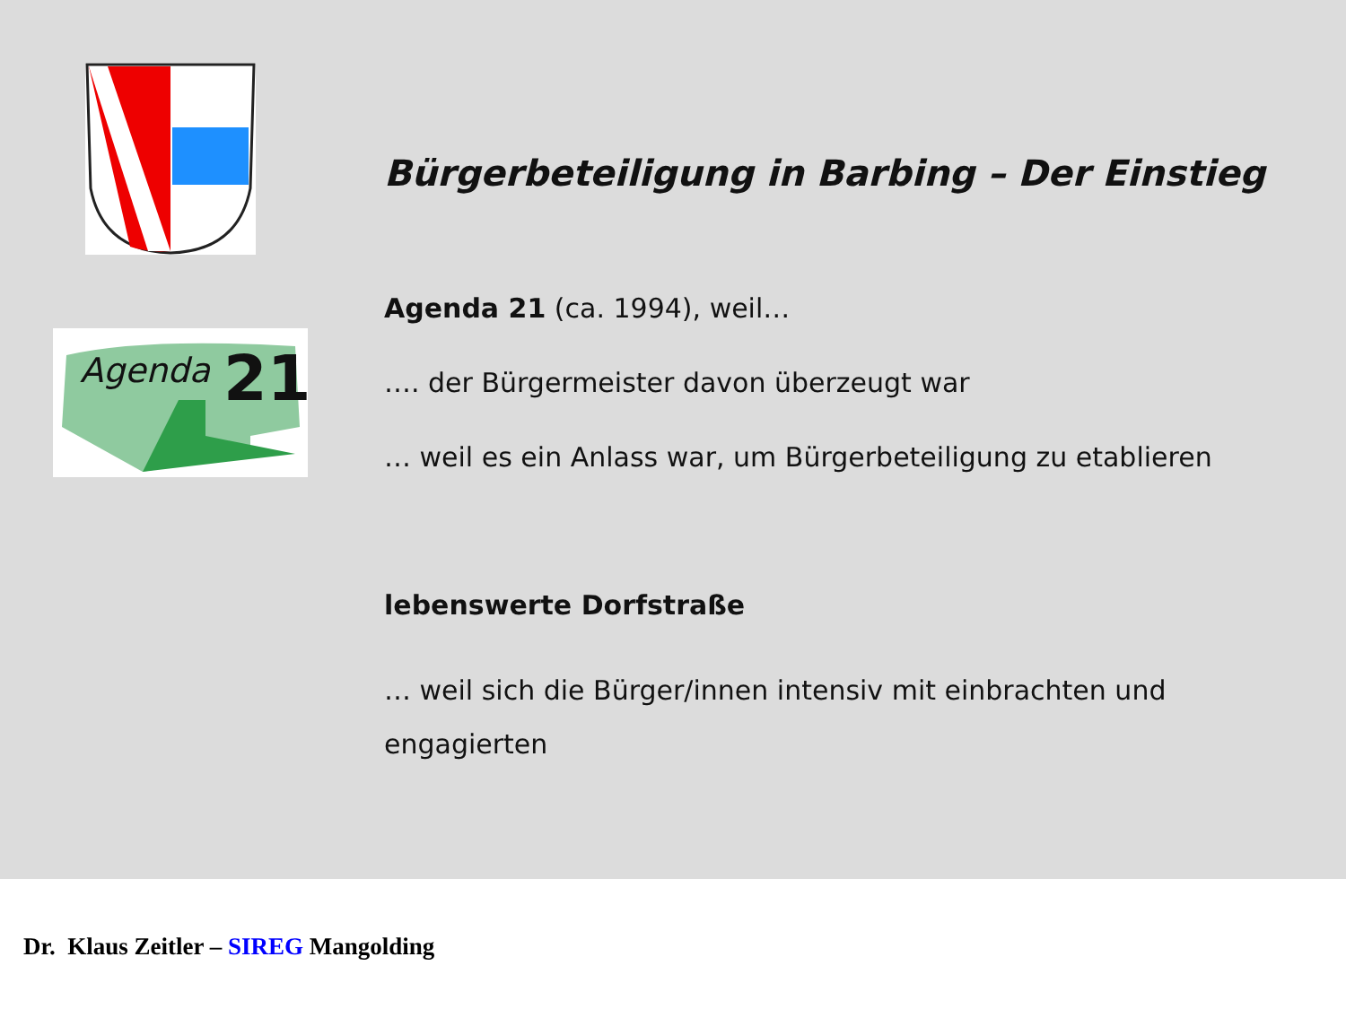Agenda
21
Bürgerbeteiligung in Barbing – Der Einstieg
Agenda 21 (ca. 1994), weil…
…. der Bürgermeister davon überzeugt war
… weil es ein Anlass war, um Bürgerbeteiligung zu etablieren
lebenswerte Dorfstraße
… weil sich die Bürger/innen intensiv mit einbrachten und
engagierten
Dr. Klaus Zeitler – SIREG Mangolding